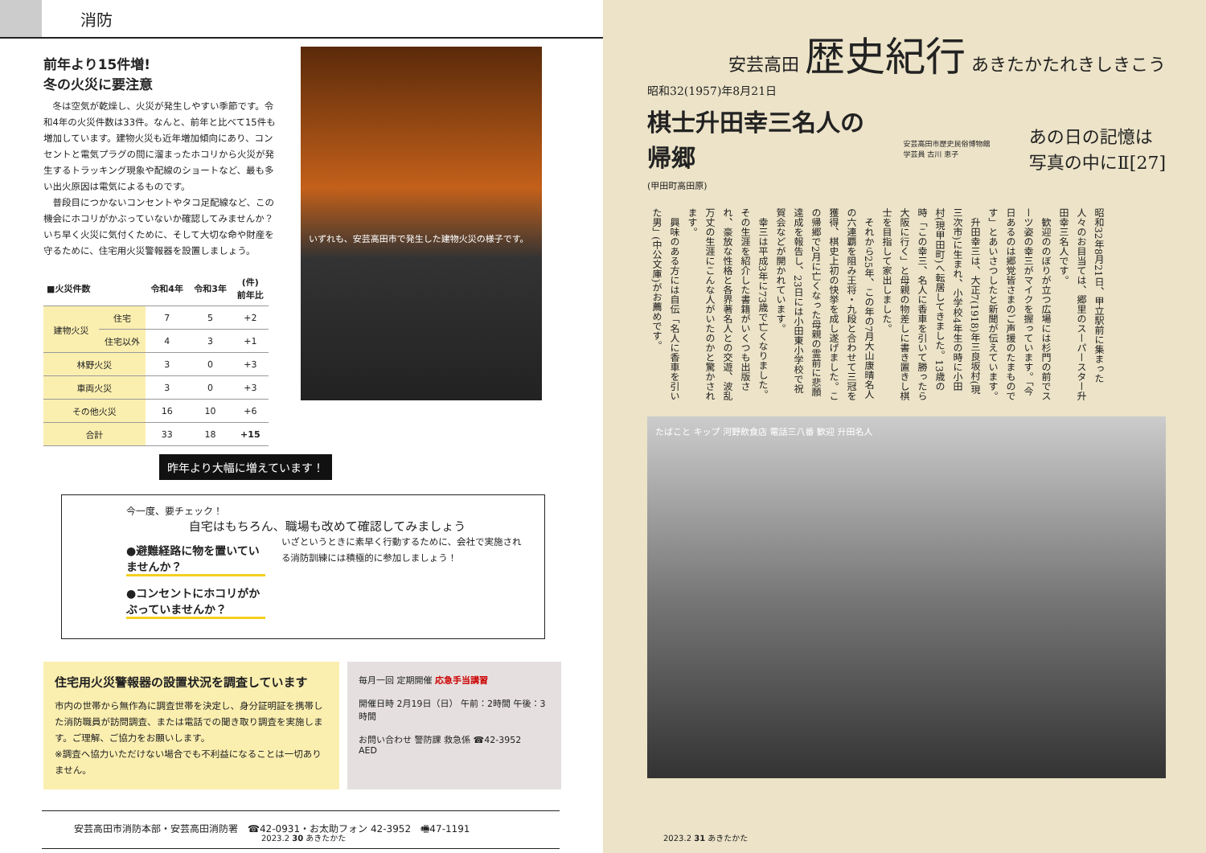消防
前年より15件増!
冬の火災に要注意
　冬は空気が乾燥し、火災が発生しやすい季節です。令和4年の火災件数は33件。なんと、前年と比べて15件も増加しています。建物火災も近年増加傾向にあり、コンセントと電気プラグの間に溜まったホコリから火災が発生するトラッキング現象や配線のショートなど、最も多い出火原因は電気によるものです。
　普段目につかないコンセントやタコ足配線など、この機会にホコリがかぶっていないか確認してみませんか？　いち早く火災に気付くために、そして大切な命や財産を守るために、住宅用火災警報器を設置しましょう。
| ■火災件数 | | 令和4年 | 令和3年 | (件) 前年比 |
| --- | --- | --- | --- | --- |
| 建物火災 | 住宅 | 7 | 5 | +2 |
| | 住宅以外 | 4 | 3 | +1 |
| 林野火災 | | 3 | 0 | +3 |
| 車両火災 | | 3 | 0 | +3 |
| その他火災 | | 16 | 10 | +6 |
| 合計 | | 33 | 18 | +15 |
いずれも、安芸高田市で発生した建物火災の様子です。
昨年より大幅に増えています！
今一度、要チェック！
自宅はもちろん、職場も改めて確認してみましょう
●避難経路に物を置いていませんか？
●コンセントにホコリがかぶっていませんか？
いざというときに素早く行動するために、会社で実施される消防訓練には積極的に参加しましょう！
住宅用火災警報器の設置状況を調査しています
市内の世帯から無作為に調査世帯を決定し、身分証明証を携帯した消防職員が訪問調査、または電話での聞き取り調査を実施します。ご理解、ご協力をお願いします。
※調査へ協力いただけない場合でも不利益になることは一切ありません。
毎月一回 定期開催 応急手当講習
開催日時 2月19日（日） 午前：2時間 午後：3時間
お問い合わせ 警防課 救急係 ☎42-3952
AED
安芸高田市消防本部・安芸高田消防署　☎42-0931・お太助フォン 42-3952　🖷47-1191
2023.2 30 あきたかた
安芸高田 歴史紀行 あきたかたれきしきこう
昭和32(1957)年8月21日
棋士升田幸三名人の
帰郷
(甲田町高田原)
安芸高田市歴史民俗博物館
学芸員 古川 恵子
あの日の記憶は
写真の中にⅡ[27]
昭和32年8月21日、甲立駅前に集まった人々のお目当ては、郷里のスーパースター升田幸三名人です。
　歓迎ののぼりが立つ広場には杉門の前でスーツ姿の幸三がマイクを握っています。「今日あるのは郷党皆さまのご声援のたまものです」とあいさつしたと新聞が伝えています。
　升田幸三は、大正7(1918)年三良坂村(現三次市)に生まれ、小学校4年生の時に小田村(現甲田町)へ転居してきました。13歳の時「この幸三、名人に香車を引いて勝ったら大阪に行く」と母親の物差しに書き置きし棋士を目指して家出しました。
　それから25年、この年の7月大山康晴名人の六連覇を阻み王将・九段と合わせて三冠を獲得、棋史上初の快挙を成し遂げました。この帰郷で2月に亡くなった母親の霊前に悲願達成を報告し、23日には小田東小学校で祝賀会などが開かれています。
　幸三は平成3年に73歳で亡くなりました。その生涯を紹介した書籍がいくつも出版され、豪放な性格と各界著名人との交遊、波乱万丈の生涯にこんな人がいたのかと驚かされます。
　興味のある方には自伝「名人に香車を引いた男」(中公文庫)がお薦めです。
たばこと キップ 河野飲食店 電話三八番 歓迎 升田名人
2023.2 31 あきたかた